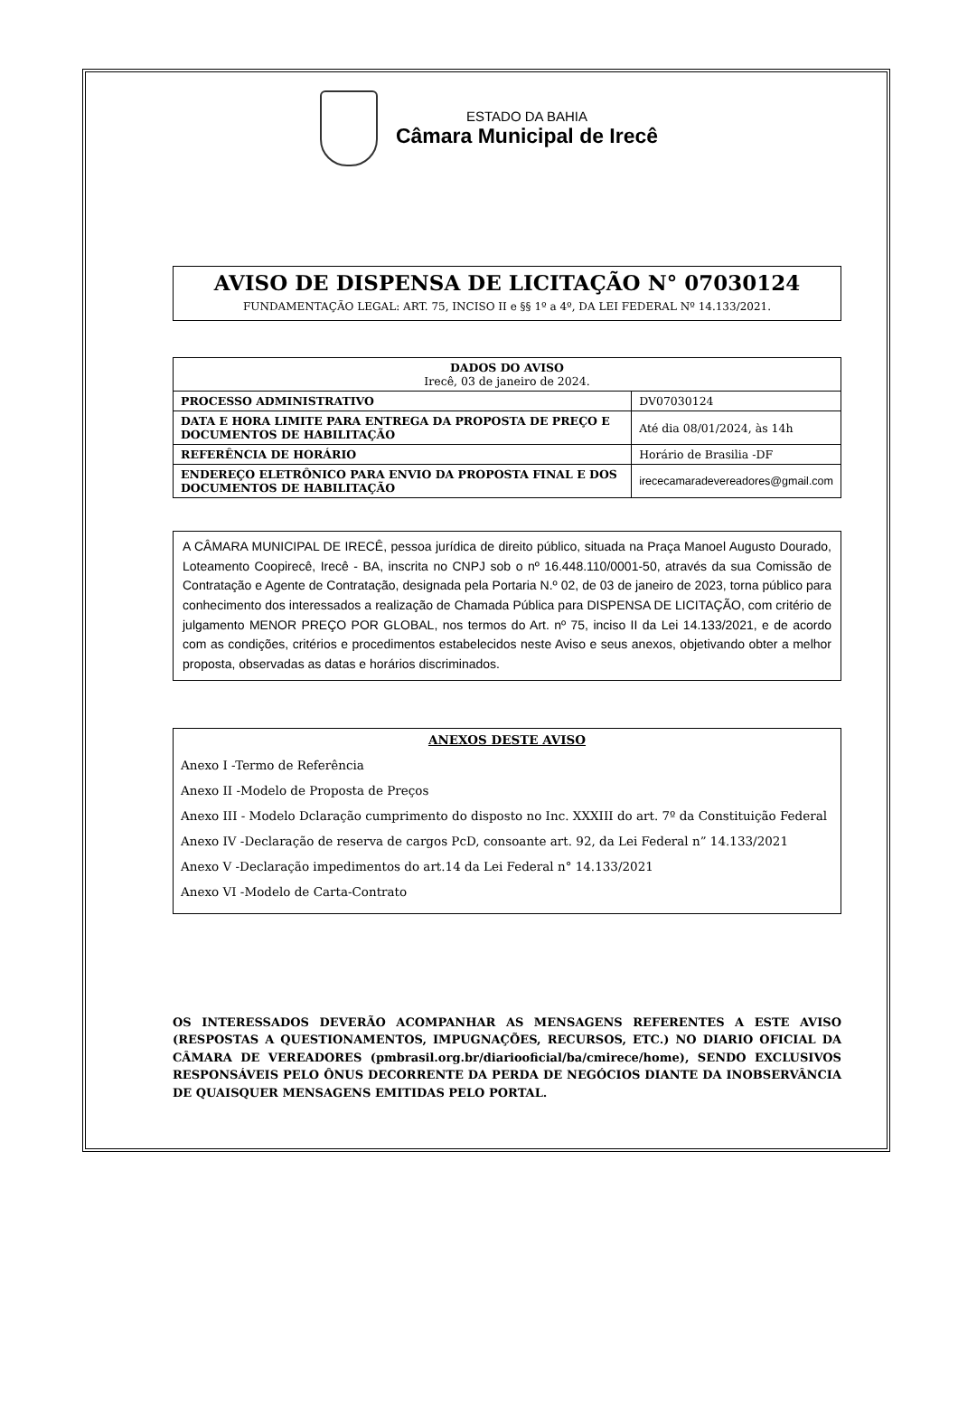ESTADO DA BAHIA
Câmara Municipal de Irecê
AVISO DE DISPENSA DE LICITAÇÃO N° 07030124
FUNDAMENTAÇÃO LEGAL: ART. 75, INCISO II e §§ 1º a 4º, DA LEI FEDERAL Nº 14.133/2021.
| DADOS DO AVISO Irecê, 03 de janeiro de 2024. | |
| --- | --- |
| PROCESSO ADMINISTRATIVO | DV07030124 |
| DATA E HORA LIMITE PARA ENTREGA DA PROPOSTA DE PREÇO E DOCUMENTOS DE HABILITAÇÃO | Até dia 08/01/2024, às 14h |
| REFERÊNCIA DE HORÁRIO | Horário de Brasilia -DF |
| ENDEREÇO ELETRÔNICO PARA ENVIO DA PROPOSTA FINAL E DOS DOCUMENTOS DE HABILITAÇÃO | irececamaradevereadores@gmail.com |
A CÂMARA MUNICIPAL DE IRECÊ, pessoa jurídica de direito público, situada na Praça Manoel Augusto Dourado, Loteamento Coopirecê, Irecê - BA, inscrita no CNPJ sob o nº 16.448.110/0001-50, através da sua Comissão de Contratação e Agente de Contratação, designada pela Portaria N.º 02, de 03 de janeiro de 2023, torna público para conhecimento dos interessados a realização de Chamada Pública para DISPENSA DE LICITAÇÃO, com critério de julgamento MENOR PREÇO POR GLOBAL, nos termos do Art. nº 75, inciso II da Lei 14.133/2021, e de acordo com as condições, critérios e procedimentos estabelecidos neste Aviso e seus anexos, objetivando obter a melhor proposta, observadas as datas e horários discriminados.
ANEXOS DESTE AVISO
Anexo I -Termo de Referência
Anexo II -Modelo de Proposta de Preços
Anexo III - Modelo Dclaração cumprimento do disposto no Inc. XXXIII do art. 7º da Constituição Federal
Anexo IV -Declaração de reserva de cargos PcD, consoante art. 92, da Lei Federal n” 14.133/2021
Anexo V -Declaração impedimentos do art.14 da Lei Federal n° 14.133/2021
Anexo VI -Modelo de Carta-Contrato
OS INTERESSADOS DEVERÃO ACOMPANHAR AS MENSAGENS REFERENTES A ESTE AVISO (RESPOSTAS A QUESTIONAMENTOS, IMPUGNAÇÕES, RECURSOS, ETC.) NO DIARIO OFICIAL DA CÂMARA DE VEREADORES (pmbrasil.org.br/diariooficial/ba/cmirece/home), SENDO EXCLUSIVOS RESPONSÁVEIS PELO ÔNUS DECORRENTE DA PERDA DE NEGÓCIOS DIANTE DA INOBSERVÂNCIA DE QUAISQUER MENSAGENS EMITIDAS PELO PORTAL.